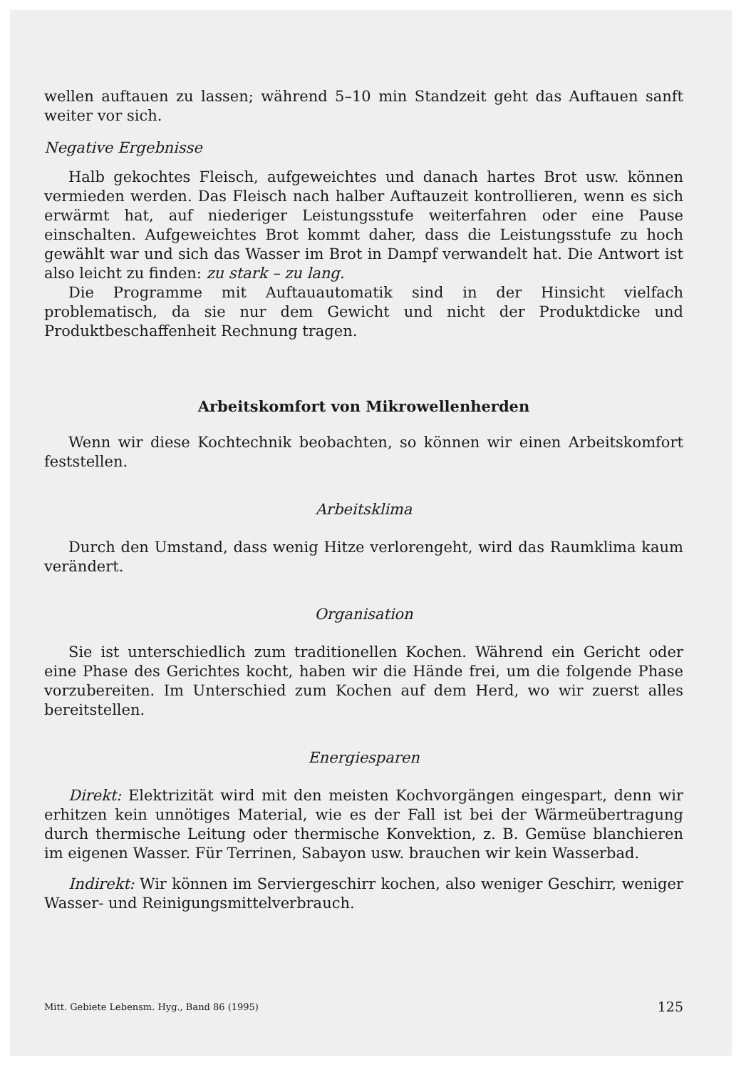wellen auftauen zu lassen; während 5–10 min Standzeit geht das Auftauen sanft weiter vor sich.
Negative Ergebnisse
Halb gekochtes Fleisch, aufgeweichtes und danach hartes Brot usw. können vermieden werden. Das Fleisch nach halber Auftauzeit kontrollieren, wenn es sich erwärmt hat, auf niederiger Leistungsstufe weiterfahren oder eine Pause einschalten. Aufgeweichtes Brot kommt daher, dass die Leistungsstufe zu hoch gewählt war und sich das Wasser im Brot in Dampf verwandelt hat. Die Antwort ist also leicht zu finden: zu stark – zu lang.
Die Programme mit Auftauautomatik sind in der Hinsicht vielfach problematisch, da sie nur dem Gewicht und nicht der Produktdicke und Produktbeschaffenheit Rechnung tragen.
Arbeitskomfort von Mikrowellenherden
Wenn wir diese Kochtechnik beobachten, so können wir einen Arbeitskomfort feststellen.
Arbeitsklima
Durch den Umstand, dass wenig Hitze verlorengeht, wird das Raumklima kaum verändert.
Organisation
Sie ist unterschiedlich zum traditionellen Kochen. Während ein Gericht oder eine Phase des Gerichtes kocht, haben wir die Hände frei, um die folgende Phase vorzubereiten. Im Unterschied zum Kochen auf dem Herd, wo wir zuerst alles bereitstellen.
Energiesparen
Direkt: Elektrizität wird mit den meisten Kochvorgängen eingespart, denn wir erhitzen kein unnötiges Material, wie es der Fall ist bei der Wärmeübertragung durch thermische Leitung oder thermische Konvektion, z. B. Gemüse blanchieren im eigenen Wasser. Für Terrinen, Sabayon usw. brauchen wir kein Wasserbad.
Indirekt: Wir können im Serviergeschirr kochen, also weniger Geschirr, weniger Wasser- und Reinigungsmittelverbrauch.
Mitt. Gebiete Lebensm. Hyg., Band 86 (1995) 125